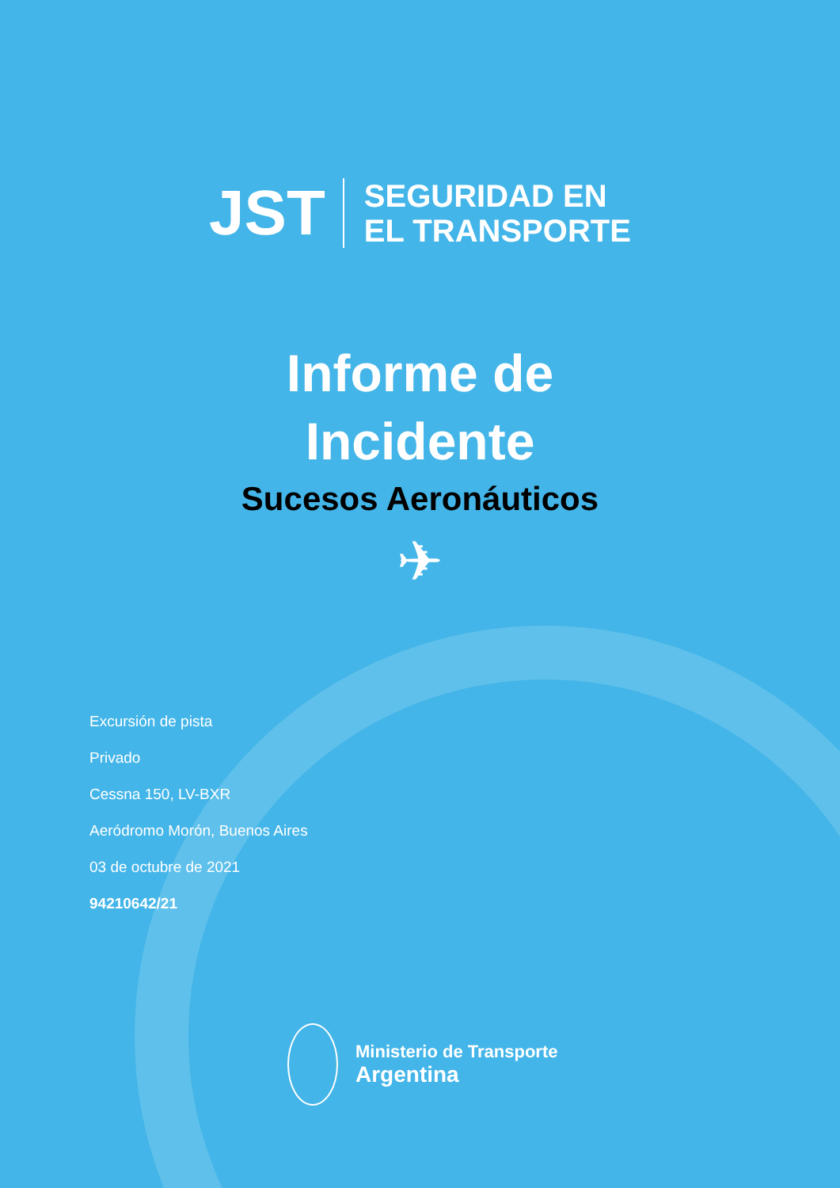JST
SEGURIDAD EN
EL TRANSPORTE
Informe de
Incidente
Sucesos Aeronáuticos
✈
Excursión de pista
Privado
Cessna 150, LV-BXR
Aeródromo Morón, Buenos Aires
03 de octubre de 2021
94210642/21
Ministerio de Transporte
Argentina